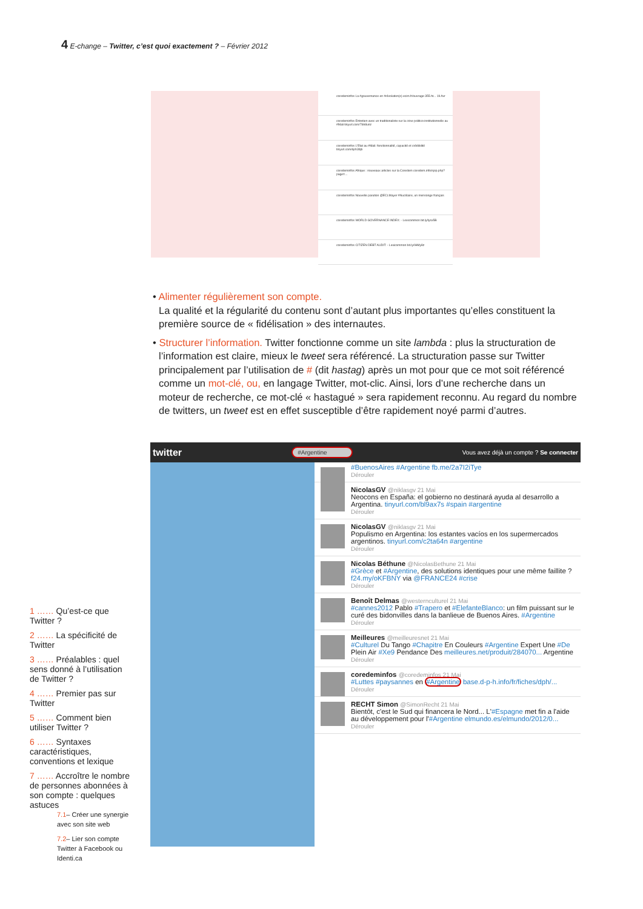4 E-change – Twitter, c’est quoi exactement ? – Février 2012
coredeminfos La #gouvernance en #révolution(s) ecim.fr/ouvrage-355.ht... 19 Avr
coredeminfos Entretien avec un traditionaliste sur la crise politico-institutionnelle au #Mali tinyurl.com/7dn8unz
coredeminfos L'Etat au #Mali: fonctionnalité, capacité et crédibilité tinyurl.com/6ph39jb
coredeminfos Afrique : nouveaux articles sur la Coredem coredem.info/spip.php?page=...
coredeminfos Nouvelle parution @ECLMayer #Nucléaire, un mensonge français
coredeminfos WORLD GOVERNANCE INDEX: - Lexicommon bit.ly/lysx5B
coredeminfos CITIZEN DEBT AUDIT: - Lexicommon bit.ly/IHMy8z
• Alimenter régulièrement son compte.
La qualité et la régularité du contenu sont d’autant plus importantes qu’elles constituent la première source de « fidélisation » des internautes.
• Structurer l’information. Twitter fonctionne comme un site lambda : plus la structuration de l’information est claire, mieux le tweet sera référencé. La structuration passe sur Twitter principalement par l’utilisation de # (dit hastag) après un mot pour que ce mot soit référencé comme un mot-clé, ou, en langage Twitter, mot-clic. Ainsi, lors d’une recherche dans un moteur de recherche, ce mot-clé « hastagué » sera rapidement reconnu. Au regard du nombre de twitters, un tweet est en effet susceptible d’être rapidement noyé parmi d’autres.
twitter #Argentine Vous avez déjà un compte ? Se connecter
#BuenosAires #Argentine fb.me/2a7I2iTye
Dérouler
NicolasGV @niklasgv 21 Mai
Neocons en España: el gobierno no destinará ayuda al desarrollo a Argentina. tinyurl.com/bl9ax7s #spain #argentine
Dérouler
NicolasGV @niklasgv 21 Mai
Populismo en Argentina: los estantes vacíos en los supermercados argentinos. tinyurl.com/c2ta64n #argentine
Dérouler
Nicolas Béthune @NicolasBethune 21 Mai
#Grèce et #Argentine, des solutions identiques pour une même faillite ? f24.my/oKFBNY via @FRANCE24 #crise
Dérouler
Benoît Delmas @westernculturel 21 Mai
#cannes2012 Pablo #Trapero et #ElefanteBlanco: un film puissant sur le curé des bidonvilles dans la banlieue de Buenos Aires. #Argentine
Dérouler
Meilleures @meilleuresnet 21 Mai
#Culturel Du Tango #Chapitre En Couleurs #Argentine Expert Une #De Plein Air #Xe9 Pendance Des meilleures.net/produit/284070... Argentine
Dérouler
coredeminfos @coredeminfos 21 Mai
#Luttes #paysannes en #Argentine base.d-p-h.info/fr/fiches/dph/...
Dérouler
RECHT Simon @SimonRecht 21 Mai
Bientôt, c'est le Sud qui financera le Nord... L'#Espagne met fin a l'aide au développement pour l'#Argentine elmundo.es/elmundo/2012/0...
Dérouler
1 …… Qu’est-ce que Twitter ?
2 …… La spécificité de Twitter
3 …… Préalables : quel sens donné à l’utilisation de Twitter ?
4 …… Premier pas sur Twitter
5 …… Comment bien utiliser Twitter ?
6 …… Syntaxes caractéristiques, conventions et lexique
7 …… Accroître le nombre de personnes abonnées à son compte : quelques astuces
7.1– Créer une synergie avec son site web
7.2– Lier son compte Twitter à Facebook ou Identi.ca